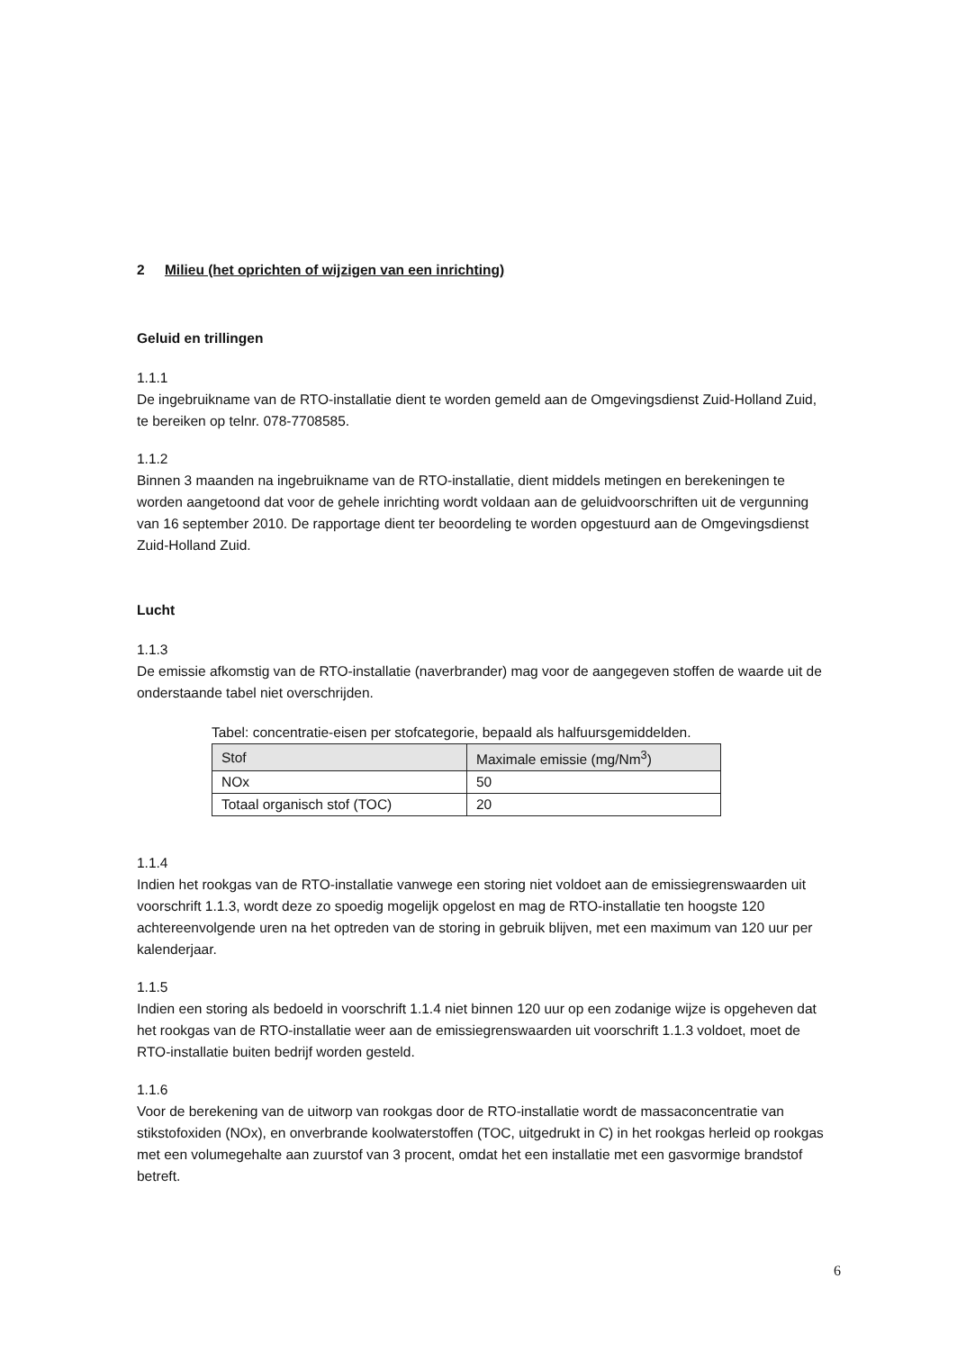2 Milieu (het oprichten of wijzigen van een inrichting)
Geluid en trillingen
1.1.1
De ingebruikname van de RTO-installatie dient te worden gemeld aan de Omgevingsdienst Zuid-Holland Zuid, te bereiken op telnr. 078-7708585.
1.1.2
Binnen 3 maanden na ingebruikname van de RTO-installatie, dient middels metingen en berekeningen te worden aangetoond dat voor de gehele inrichting wordt voldaan aan de geluidvoorschriften uit de vergunning van 16 september 2010. De rapportage dient ter beoordeling te worden opgestuurd aan de Omgevingsdienst Zuid-Holland Zuid.
Lucht
1.1.3
De emissie afkomstig van de RTO-installatie (naverbrander) mag voor de aangegeven stoffen de waarde uit de onderstaande tabel niet overschrijden.
Tabel: concentratie-eisen per stofcategorie, bepaald als halfuursgemiddelden.
| Stof | Maximale emissie (mg/Nm<sup>3</sup>) |
| NOx | 50 |
| Totaal organisch stof (TOC) | 20 |
1.1.4
Indien het rookgas van de RTO-installatie vanwege een storing niet voldoet aan de emissiegrenswaarden uit voorschrift 1.1.3, wordt deze zo spoedig mogelijk opgelost en mag de RTO-installatie ten hoogste 120 achtereenvolgende uren na het optreden van de storing in gebruik blijven, met een maximum van 120 uur per kalenderjaar.
1.1.5
Indien een storing als bedoeld in voorschrift 1.1.4 niet binnen 120 uur op een zodanige wijze is opgeheven dat het rookgas van de RTO-installatie weer aan de emissiegrenswaarden uit voorschrift 1.1.3 voldoet, moet de RTO-installatie buiten bedrijf worden gesteld.
1.1.6
Voor de berekening van de uitworp van rookgas door de RTO-installatie wordt de massaconcentratie van stikstofoxiden (NOx), en onverbrande koolwaterstoffen (TOC, uitgedrukt in C) in het rookgas herleid op rookgas met een volumegehalte aan zuurstof van 3 procent, omdat het een installatie met een gasvormige brandstof betreft.
6